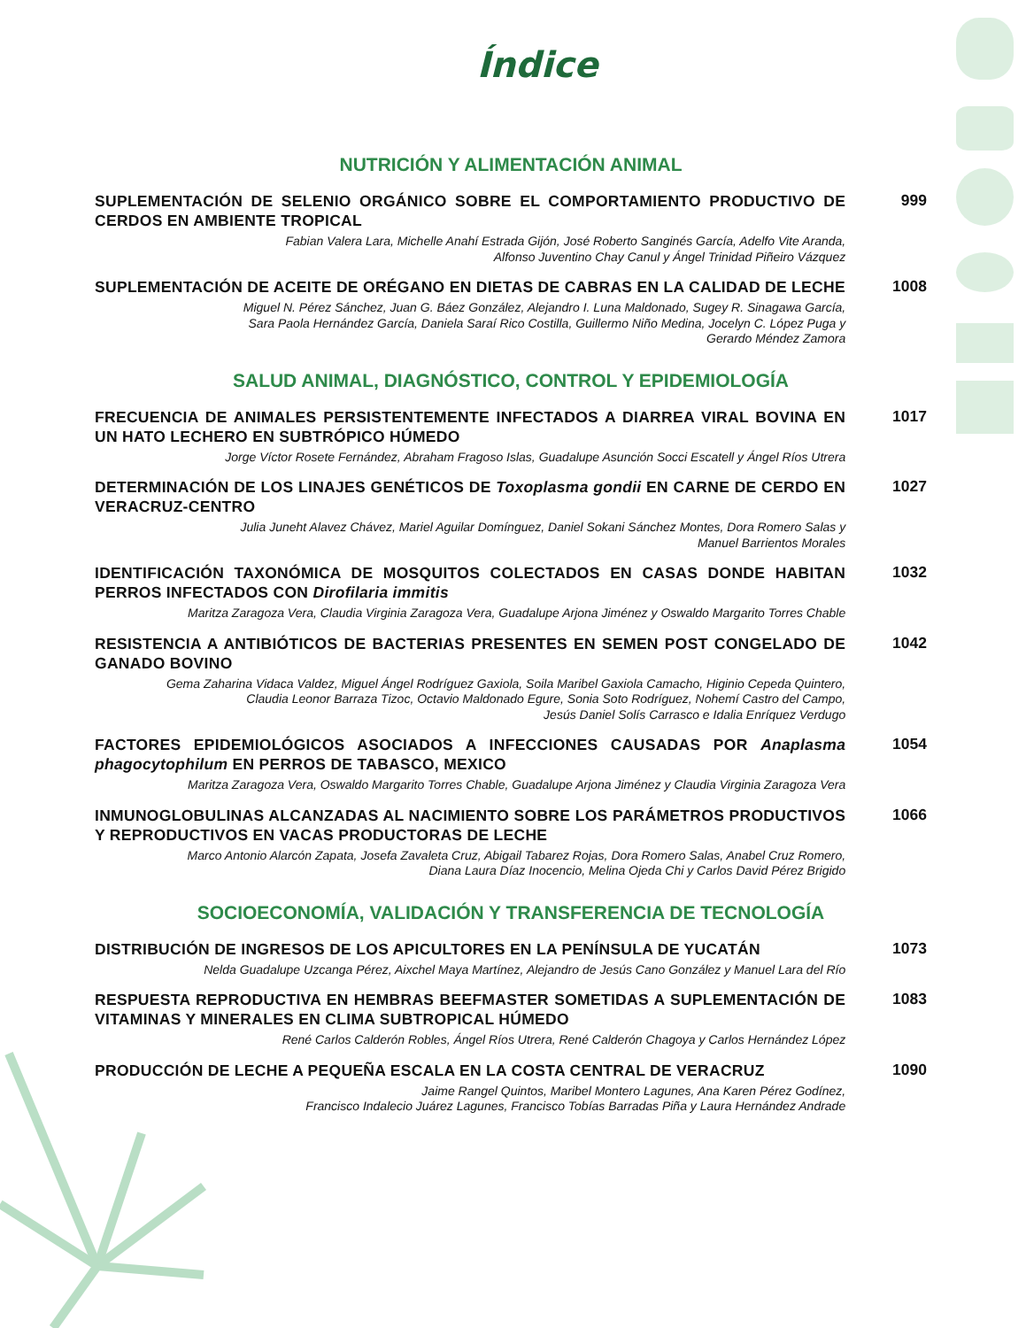Índice
NUTRICIÓN Y ALIMENTACIÓN ANIMAL
SUPLEMENTACIÓN DE SELENIO ORGÁNICO SOBRE EL COMPORTAMIENTO PRODUCTIVO DE CERDOS EN AMBIENTE TROPICAL
Fabian Valera Lara, Michelle Anahí Estrada Gijón, José Roberto Sanginés García, Adelfo Vite Aranda,
Alfonso Juventino Chay Canul y Ángel Trinidad Piñeiro Vázquez
999
SUPLEMENTACIÓN DE ACEITE DE ORÉGANO EN DIETAS DE CABRAS EN LA CALIDAD DE LECHE
Miguel N. Pérez Sánchez, Juan G. Báez González, Alejandro I. Luna Maldonado, Sugey R. Sinagawa García,
Sara Paola Hernández García, Daniela Saraí Rico Costilla, Guillermo Niño Medina, Jocelyn C. López Puga y
Gerardo Méndez Zamora
1008
SALUD ANIMAL, DIAGNÓSTICO, CONTROL Y EPIDEMIOLOGÍA
FRECUENCIA DE ANIMALES PERSISTENTEMENTE INFECTADOS A DIARREA VIRAL BOVINA EN UN HATO LECHERO EN SUBTRÓPICO HÚMEDO
Jorge Víctor Rosete Fernández, Abraham Fragoso Islas, Guadalupe Asunción Socci Escatell y Ángel Ríos Utrera
1017
DETERMINACIÓN DE LOS LINAJES GENÉTICOS DE Toxoplasma gondii EN CARNE DE CERDO EN VERACRUZ-CENTRO
Julia Juneht Alavez Chávez, Mariel Aguilar Domínguez, Daniel Sokani Sánchez Montes, Dora Romero Salas y
Manuel Barrientos Morales
1027
IDENTIFICACIÓN TAXONÓMICA DE MOSQUITOS COLECTADOS EN CASAS DONDE HABITAN PERROS INFECTADOS CON Dirofilaria immitis
Maritza Zaragoza Vera, Claudia Virginia Zaragoza Vera, Guadalupe Arjona Jiménez y Oswaldo Margarito Torres Chable
1032
RESISTENCIA A ANTIBIÓTICOS DE BACTERIAS PRESENTES EN SEMEN POST CONGELADO DE GANADO BOVINO
Gema Zaharina Vidaca Valdez, Miguel Ángel Rodríguez Gaxiola, Soila Maribel Gaxiola Camacho, Higinio Cepeda Quintero,
Claudia Leonor Barraza Tizoc, Octavio Maldonado Egure, Sonia Soto Rodríguez, Nohemí Castro del Campo,
Jesús Daniel Solís Carrasco e Idalia Enríquez Verdugo
1042
FACTORES EPIDEMIOLÓGICOS ASOCIADOS A INFECCIONES CAUSADAS POR Anaplasma phagocytophilum EN PERROS DE TABASCO, MEXICO
Maritza Zaragoza Vera, Oswaldo Margarito Torres Chable, Guadalupe Arjona Jiménez y Claudia Virginia Zaragoza Vera
1054
INMUNOGLOBULINAS ALCANZADAS AL NACIMIENTO SOBRE LOS PARÁMETROS PRODUCTIVOS Y REPRODUCTIVOS EN VACAS PRODUCTORAS DE LECHE
Marco Antonio Alarcón Zapata, Josefa Zavaleta Cruz, Abigail Tabarez Rojas, Dora Romero Salas, Anabel Cruz Romero,
Diana Laura Díaz Inocencio, Melina Ojeda Chi y Carlos David Pérez Brigido
1066
SOCIOECONOMÍA, VALIDACIÓN Y TRANSFERENCIA DE TECNOLOGÍA
DISTRIBUCIÓN DE INGRESOS DE LOS APICULTORES EN LA PENÍNSULA DE YUCATÁN
Nelda Guadalupe Uzcanga Pérez, Aixchel Maya Martínez, Alejandro de Jesús Cano González y Manuel Lara del Río
1073
RESPUESTA REPRODUCTIVA EN HEMBRAS BEEFMASTER SOMETIDAS A SUPLEMENTACIÓN DE VITAMINAS Y MINERALES EN CLIMA SUBTROPICAL HÚMEDO
René Carlos Calderón Robles, Ángel Ríos Utrera, René Calderón Chagoya y Carlos Hernández López
1083
PRODUCCIÓN DE LECHE A PEQUEÑA ESCALA EN LA COSTA CENTRAL DE VERACRUZ
Jaime Rangel Quintos, Maribel Montero Lagunes, Ana Karen Pérez Godínez,
Francisco Indalecio Juárez Lagunes, Francisco Tobías Barradas Piña y Laura Hernández Andrade
1090